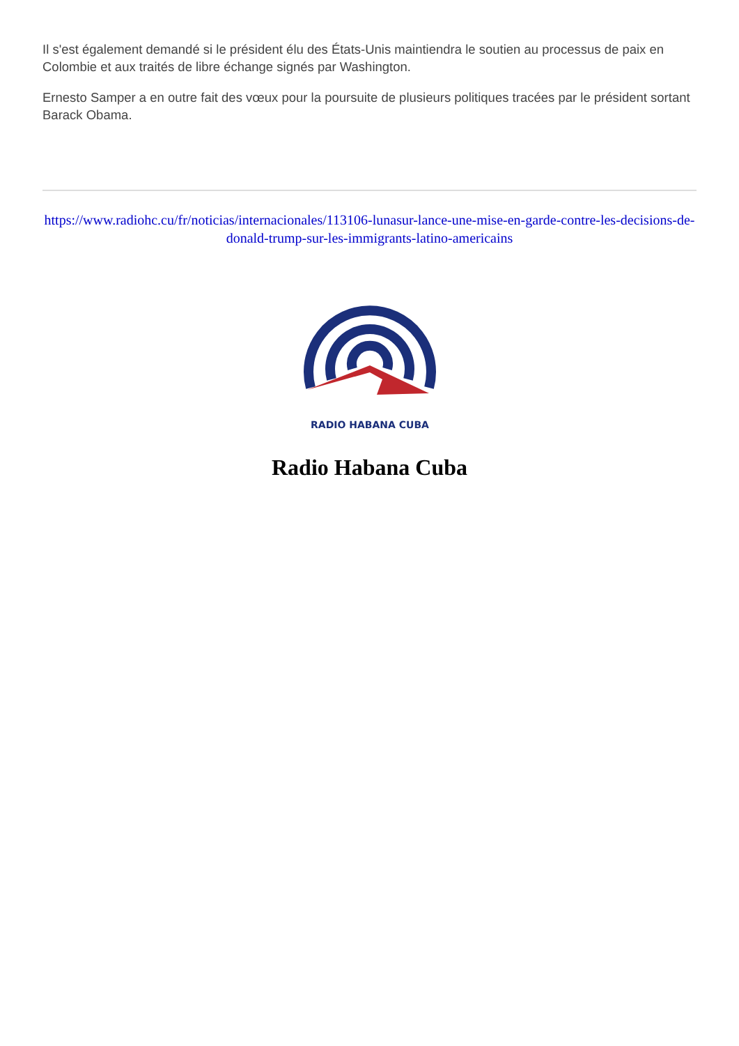Il s'est également demandé si le président élu des États-Unis maintiendra le soutien au processus de paix en Colombie et aux traités de libre échange signés par Washington.
Ernesto Samper a en outre fait des vœux pour la poursuite de plusieurs politiques tracées par le président sortant Barack Obama.
https://www.radiohc.cu/fr/noticias/internacionales/113106-lunasur-lance-une-mise-en-garde-contre-les-decisions-de-donald-trump-sur-les-immigrants-latino-americains
RADIO HABANA CUBA
Radio Habana Cuba